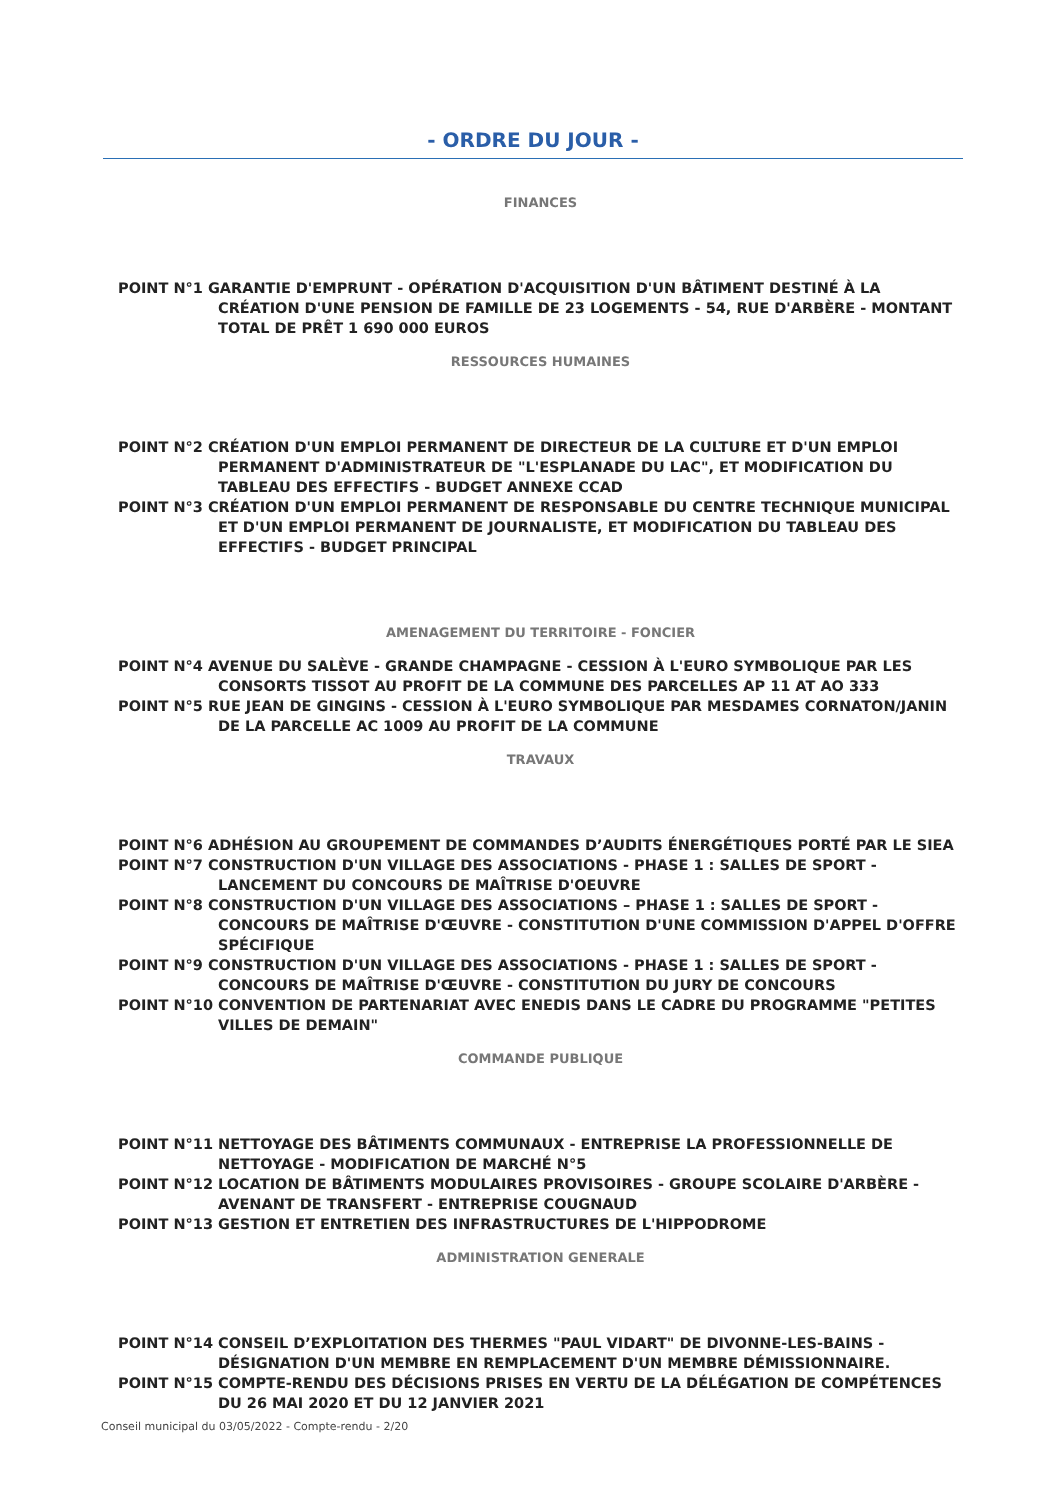- ORDRE DU JOUR -
FINANCES
POINT N°1 GARANTIE D'EMPRUNT - OPÉRATION D'ACQUISITION D'UN BÂTIMENT DESTINÉ À LA CRÉATION D'UNE PENSION DE FAMILLE DE 23 LOGEMENTS - 54, RUE D'ARBÈRE - MONTANT TOTAL DE PRÊT 1 690 000 EUROS
RESSOURCES HUMAINES
POINT N°2 CRÉATION D'UN EMPLOI PERMANENT DE DIRECTEUR DE LA CULTURE ET D'UN EMPLOI PERMANENT D'ADMINISTRATEUR DE "L'ESPLANADE DU LAC", ET MODIFICATION DU TABLEAU DES EFFECTIFS - BUDGET ANNEXE CCAD
POINT N°3 CRÉATION D'UN EMPLOI PERMANENT DE RESPONSABLE DU CENTRE TECHNIQUE MUNICIPAL ET D'UN EMPLOI PERMANENT DE JOURNALISTE, ET MODIFICATION DU TABLEAU DES EFFECTIFS - BUDGET PRINCIPAL
AMENAGEMENT DU TERRITOIRE - FONCIER
POINT N°4 AVENUE DU SALÈVE - GRANDE CHAMPAGNE - CESSION À L'EURO SYMBOLIQUE PAR LES CONSORTS TISSOT AU PROFIT DE LA COMMUNE DES PARCELLES AP 11 AT AO 333
POINT N°5 RUE JEAN DE GINGINS - CESSION À L'EURO SYMBOLIQUE PAR MESDAMES CORNATON/JANIN DE LA PARCELLE AC 1009 AU PROFIT DE LA COMMUNE
TRAVAUX
POINT N°6 ADHÉSION AU GROUPEMENT DE COMMANDES D’AUDITS ÉNERGÉTIQUES PORTÉ PAR LE SIEA
POINT N°7 CONSTRUCTION D'UN VILLAGE DES ASSOCIATIONS - PHASE 1 : SALLES DE SPORT - LANCEMENT DU CONCOURS DE MAÎTRISE D'OEUVRE
POINT N°8 CONSTRUCTION D'UN VILLAGE DES ASSOCIATIONS – PHASE 1 : SALLES DE SPORT - CONCOURS DE MAÎTRISE D'ŒUVRE - CONSTITUTION D'UNE COMMISSION D'APPEL D'OFFRE SPÉCIFIQUE
POINT N°9 CONSTRUCTION D'UN VILLAGE DES ASSOCIATIONS - PHASE 1 : SALLES DE SPORT - CONCOURS DE MAÎTRISE D'ŒUVRE - CONSTITUTION DU JURY DE CONCOURS
POINT N°10 CONVENTION DE PARTENARIAT AVEC ENEDIS DANS LE CADRE DU PROGRAMME "PETITES VILLES DE DEMAIN"
COMMANDE PUBLIQUE
POINT N°11 NETTOYAGE DES BÂTIMENTS COMMUNAUX - ENTREPRISE LA PROFESSIONNELLE DE NETTOYAGE - MODIFICATION DE MARCHÉ N°5
POINT N°12 LOCATION DE BÂTIMENTS MODULAIRES PROVISOIRES - GROUPE SCOLAIRE D'ARBÈRE - AVENANT DE TRANSFERT - ENTREPRISE COUGNAUD
POINT N°13 GESTION ET ENTRETIEN DES INFRASTRUCTURES DE L'HIPPODROME
ADMINISTRATION GENERALE
POINT N°14 CONSEIL D’EXPLOITATION DES THERMES "PAUL VIDART" DE DIVONNE-LES-BAINS - DÉSIGNATION D'UN MEMBRE EN REMPLACEMENT D'UN MEMBRE DÉMISSIONNAIRE.
POINT N°15 COMPTE-RENDU DES DÉCISIONS PRISES EN VERTU DE LA DÉLÉGATION DE COMPÉTENCES DU 26 MAI 2020 ET DU 12 JANVIER 2021
Conseil municipal du 03/05/2022 - Compte-rendu - 2/20